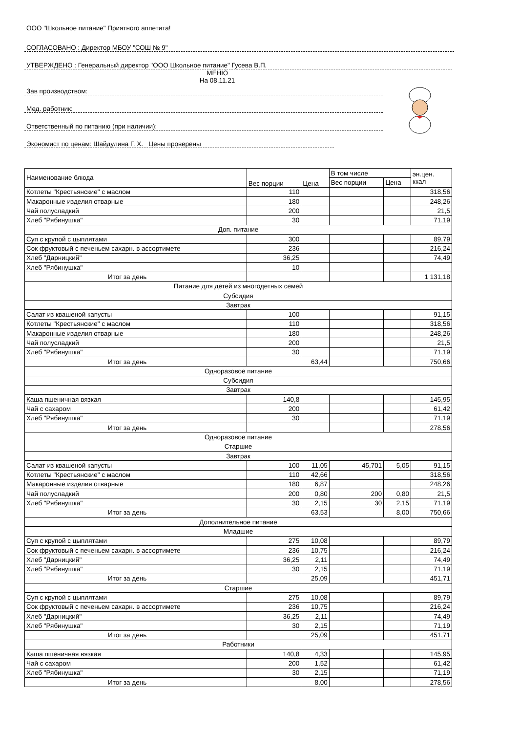ООО "Школьное питание" Приятного аппетита!
СОГЛАСОВАНО : Директор МБОУ "СОШ № 9"
УТВЕРЖДЕНО : Генеральный директор "ООО Школьное питание" Гусева В.П.
МЕНЮ
На 08.11.21
Зав производством:
Мед. работник:
Ответственный по питанию (при наличии):
Экономист по ценам: Шайдулина Г. Х. Цены проверены
| Наименование блюда | Вес порции | Цена | В том числе | | эн.цен. ккал |
| --- | --- | --- | --- | --- | --- |
| | | | Вес порции | Цена | |
| Котлеты "Крестьянские" с маслом | 110 | | | | 318,56 |
| Макаронные изделия отварные | 180 | | | | 248,26 |
| Чай полусладкий | 200 | | | | 21,5 |
| Хлеб "Рябинушка" | 30 | | | | 71,19 |
| Доп. питание | | | | | |
| Суп с крупой с цыплятами | 300 | | | | 89,79 |
| Сок фруктовый с печеньем сахарн. в ассортимете | 236 | | | | 216,24 |
| Хлеб "Дарницкий" | 36,25 | | | | 74,49 |
| Хлеб "Рябинушка" | 10 | | | | |
| Итог за день | | | | | 1 131,18 |
| Питание для детей из многодетных семей | | | | | |
| Субсидия | | | | | |
| Завтрак | | | | | |
| Салат из квашеной капусты | 100 | | | | 91,15 |
| Котлеты "Крестьянские" с маслом | 110 | | | | 318,56 |
| Макаронные изделия отварные | 180 | | | | 248,26 |
| Чай полусладкий | 200 | | | | 21,5 |
| Хлеб "Рябинушка" | 30 | | | | 71,19 |
| Итог за день | | 63,44 | | | 750,66 |
| Одноразовое питание | | | | | |
| Субсидия | | | | | |
| Завтрак | | | | | |
| Каша пшеничная вязкая | 140,8 | | | | 145,95 |
| Чай с сахаром | 200 | | | | 61,42 |
| Хлеб "Рябинушка" | 30 | | | | 71,19 |
| Итог за день | | | | | 278,56 |
| Одноразовое питание | | | | | |
| Старшие | | | | | |
| Завтрак | | | | | |
| Салат из квашеной капусты | 100 | 11,05 | 45,701 | 5,05 | 91,15 |
| Котлеты "Крестьянские" с маслом | 110 | 42,66 | | | 318,56 |
| Макаронные изделия отварные | 180 | 6,87 | | | 248,26 |
| Чай полусладкий | 200 | 0,80 | 200 | 0,80 | 21,5 |
| Хлеб "Рябинушка" | 30 | 2,15 | 30 | 2,15 | 71,19 |
| Итог за день | | 63,53 | | 8,00 | 750,66 |
| Дополнительное питание | | | | | |
| Младшие | | | | | |
| Суп с крупой с цыплятами | 275 | 10,08 | | | 89,79 |
| Сок фруктовый с печеньем сахарн. в ассортимете | 236 | 10,75 | | | 216,24 |
| Хлеб "Дарницкий" | 36,25 | 2,11 | | | 74,49 |
| Хлеб "Рябинушка" | 30 | 2,15 | | | 71,19 |
| Итог за день | | 25,09 | | | 451,71 |
| Старшие | | | | | |
| Суп с крупой с цыплятами | 275 | 10,08 | | | 89,79 |
| Сок фруктовый с печеньем сахарн. в ассортимете | 236 | 10,75 | | | 216,24 |
| Хлеб "Дарницкий" | 36,25 | 2,11 | | | 74,49 |
| Хлеб "Рябинушка" | 30 | 2,15 | | | 71,19 |
| Итог за день | | 25,09 | | | 451,71 |
| Работники | | | | | |
| Каша пшеничная вязкая | 140,8 | 4,33 | | | 145,95 |
| Чай с сахаром | 200 | 1,52 | | | 61,42 |
| Хлеб "Рябинушка" | 30 | 2,15 | | | 71,19 |
| Итог за день | | 8,00 | | | 278,56 |